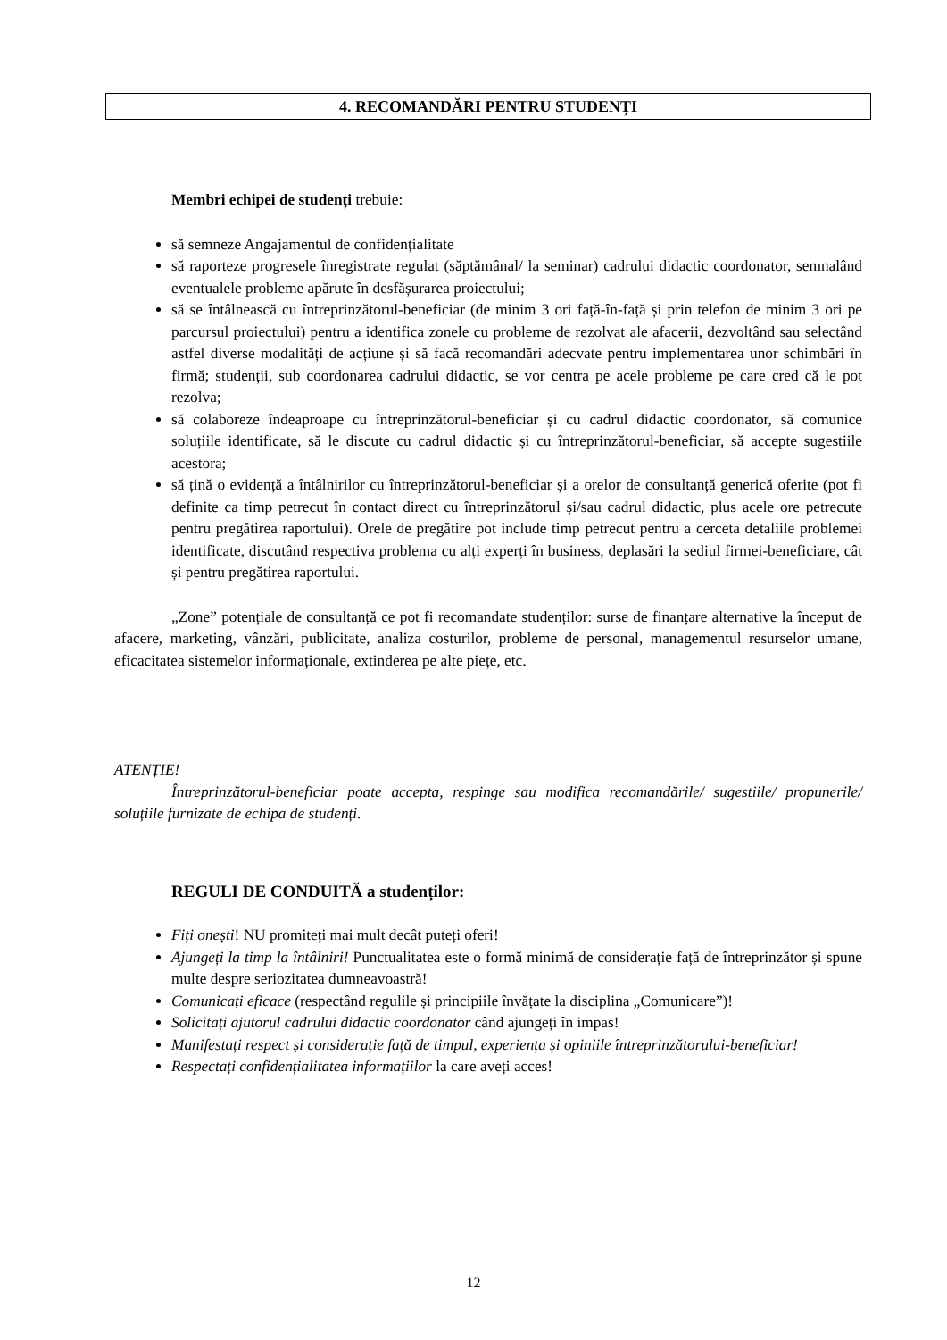4. RECOMANDĂRI PENTRU STUDENȚI
Membri echipei de studenți trebuie:
să semneze Angajamentul de confidențialitate
să raporteze progresele înregistrate regulat (săptămânal/ la seminar) cadrului didactic coordonator, semnalând eventualele probleme apărute în desfășurarea proiectului;
să se întâlnească cu întreprinzătorul-beneficiar (de minim 3 ori față-în-față și prin telefon de minim 3 ori pe parcursul proiectului) pentru a identifica zonele cu probleme de rezolvat ale afacerii, dezvoltând sau selectând astfel diverse modalități de acțiune și să facă recomandări adecvate pentru implementarea unor schimbări în firmă; studenții, sub coordonarea cadrului didactic, se vor centra pe acele probleme pe care cred că le pot rezolva;
să colaboreze îndeaproape cu întreprinzătorul-beneficiar și cu cadrul didactic coordonator, să comunice soluțiile identificate, să le discute cu cadrul didactic și cu întreprinzătorul-beneficiar, să accepte sugestiile acestora;
să țină o evidență a întâlnirilor cu întreprinzătorul-beneficiar și a orelor de consultanță generică oferite (pot fi definite ca timp petrecut în contact direct cu întreprinzătorul și/sau cadrul didactic, plus acele ore petrecute pentru pregătirea raportului). Orele de pregătire pot include timp petrecut pentru a cerceta detaliile problemei identificate, discutând respectiva problema cu alți experți în business, deplasări la sediul firmei-beneficiare, cât și pentru pregătirea raportului.
„Zone” potențiale de consultanță ce pot fi recomandate studenților: surse de finanțare alternative la început de afacere, marketing, vânzări, publicitate, analiza costurilor, probleme de personal, managementul resurselor umane, eficacitatea sistemelor informaționale, extinderea pe alte piețe, etc.
ATENȚIE!
Întreprinzătorul-beneficiar poate accepta, respinge sau modifica recomandările/ sugestiile/ propunerile/ soluțiile furnizate de echipa de studenți.
REGULI DE CONDUITĂ a studenților:
Fiți onești! NU promiteți mai mult decât puteți oferi!
Ajungeți la timp la întâlniri! Punctualitatea este o formă minimă de considerație față de întreprinzător și spune multe despre seriozitatea dumneavoastră!
Comunicați eficace (respectând regulile și principiile învățate la disciplina „Comunicare”)!
Solicitați ajutorul cadrului didactic coordonator când ajungeți în impas!
Manifestați respect și considerație față de timpul, experiența și opiniile întreprinzătorului-beneficiar!
Respectați confidențialitatea informațiilor la care aveți acces!
12